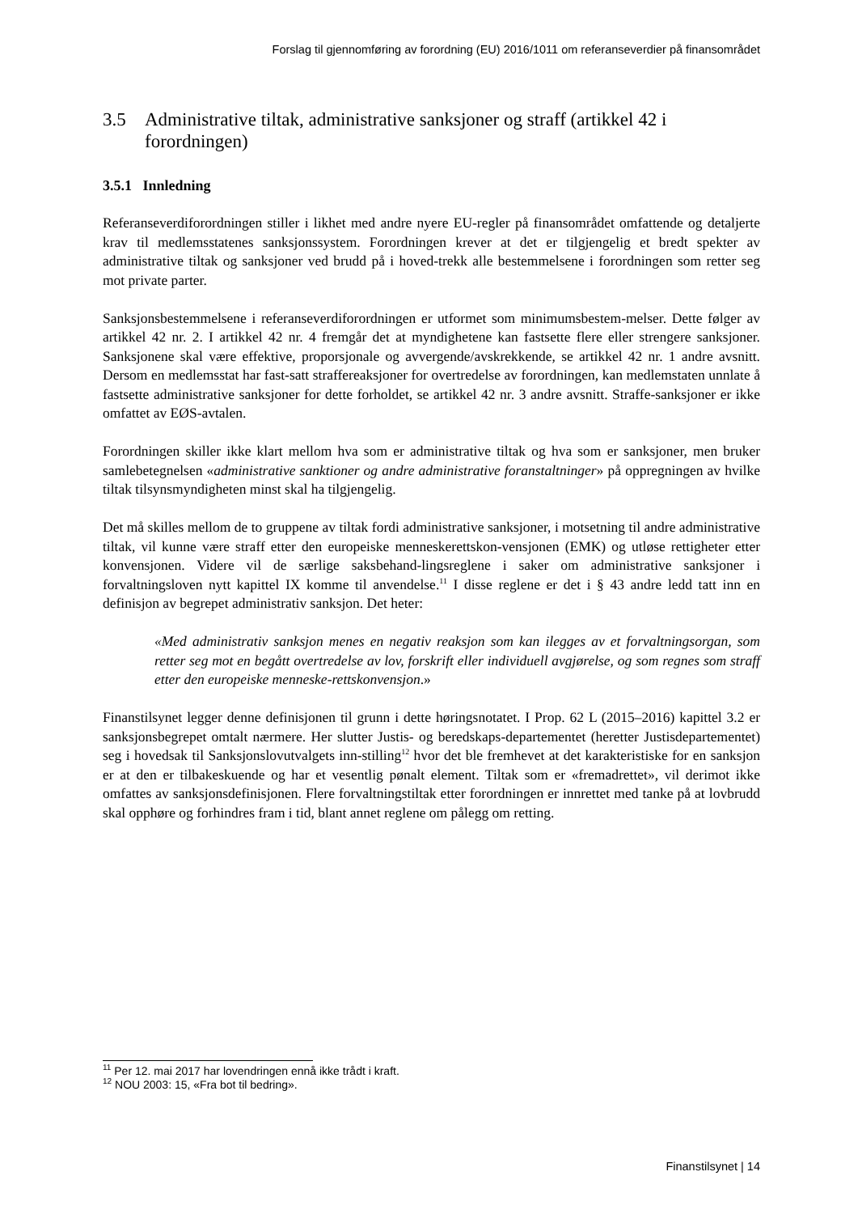Forslag til gjennomføring av forordning (EU) 2016/1011 om referanseverdier på finansområdet
3.5 Administrative tiltak, administrative sanksjoner og straff (artikkel 42 i forordningen)
3.5.1 Innledning
Referanseverdiforordningen stiller i likhet med andre nyere EU-regler på finansområdet omfattende og detaljerte krav til medlemsstatenes sanksjonssystem. Forordningen krever at det er tilgjengelig et bredt spekter av administrative tiltak og sanksjoner ved brudd på i hoved-trekk alle bestemmelsene i forordningen som retter seg mot private parter.
Sanksjonsbestemmelsene i referanseverdiforordningen er utformet som minimumsbestem-melser. Dette følger av artikkel 42 nr. 2. I artikkel 42 nr. 4 fremgår det at myndighetene kan fastsette flere eller strengere sanksjoner. Sanksjonene skal være effektive, proporsjonale og avvergende/avskrekkende, se artikkel 42 nr. 1 andre avsnitt. Dersom en medlemsstat har fast-satt straffereaksjoner for overtredelse av forordningen, kan medlemstaten unnlate å fastsette administrative sanksjoner for dette forholdet, se artikkel 42 nr. 3 andre avsnitt. Straffe-sanksjoner er ikke omfattet av EØS-avtalen.
Forordningen skiller ikke klart mellom hva som er administrative tiltak og hva som er sanksjoner, men bruker samlebetegnelsen «administrative sanktioner og andre administrative foranstaltninger» på oppregningen av hvilke tiltak tilsynsmyndigheten minst skal ha tilgjengelig.
Det må skilles mellom de to gruppene av tiltak fordi administrative sanksjoner, i motsetning til andre administrative tiltak, vil kunne være straff etter den europeiske menneskerettskon-vensjonen (EMK) og utløse rettigheter etter konvensjonen. Videre vil de særlige saksbehand-lingsreglene i saker om administrative sanksjoner i forvaltningsloven nytt kapittel IX komme til anvendelse.<sup>11</sup> I disse reglene er det i § 43 andre ledd tatt inn en definisjon av begrepet administrativ sanksjon. Det heter:
«Med administrativ sanksjon menes en negativ reaksjon som kan ilegges av et forvaltningsorgan, som retter seg mot en begått overtredelse av lov, forskrift eller individuell avgjørelse, og som regnes som straff etter den europeiske menneske-rettskonvensjon.»
Finanstilsynet legger denne definisjonen til grunn i dette høringsnotatet. I Prop. 62 L (2015–2016) kapittel 3.2 er sanksjonsbegrepet omtalt nærmere. Her slutter Justis- og beredskaps-departementet (heretter Justisdepartementet) seg i hovedsak til Sanksjonslovutvalgets inn-stilling<sup>12</sup> hvor det ble fremhevet at det karakteristiske for en sanksjon er at den er tilbakeskuende og har et vesentlig pønalt element. Tiltak som er «fremadrettet», vil derimot ikke omfattes av sanksjonsdefinisjonen. Flere forvaltningstiltak etter forordningen er innrettet med tanke på at lovbrudd skal opphøre og forhindres fram i tid, blant annet reglene om pålegg om retting.
<sup>11</sup> Per 12. mai 2017 har lovendringen ennå ikke trådt i kraft.
<sup>12</sup> NOU 2003: 15, «Fra bot til bedring».
Finanstilsynet | 14